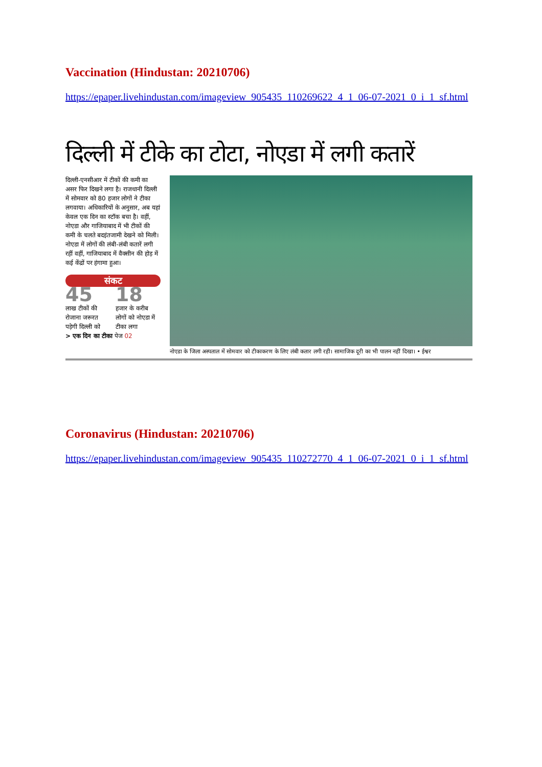Vaccination (Hindustan: 20210706)
https://epaper.livehindustan.com/imageview_905435_110269622_4_1_06-07-2021_0_i_1_sf.html
दिल्ली में टीके का टोटा, नोएडा में लगी कतारें
दिल्ली-एनसीआर में टीकों की कमी का असर फिर दिखने लगा है। राजधानी दिल्ली में सोमवार को 80 हजार लोगों ने टीका लगवाया। अधिकारियों के अनुसार, अब यहां केवल एक दिन का स्टॉक बचा है। वहीं, नोएडा और गाजियाबाद में भी टीकों की कमी के चलते बदइंतजामी देखने को मिली। नोएडा में लोगों की लंबी-लंबी कतारें लगी रहीं वहीं, गाजियाबाद में वैक्सीन की होड़ में कई केंद्रों पर हंगामा हुआ।
संकट
45
लाख टीकों की रोजाना जरूरत पड़ेगी दिल्ली को
18
हजार के करीब लोगों को नोएडा में टीका लगा
> एक दिन का टीका पेज 02
नोएडा के जिला अस्पताल में सोमवार को टीकाकरण के लिए लंबी कतार लगी रही। सामाजिक दूरी का भी पालन नहीं दिखा। • ईश्वर
Coronavirus (Hindustan: 20210706)
https://epaper.livehindustan.com/imageview_905435_110272770_4_1_06-07-2021_0_i_1_sf.html